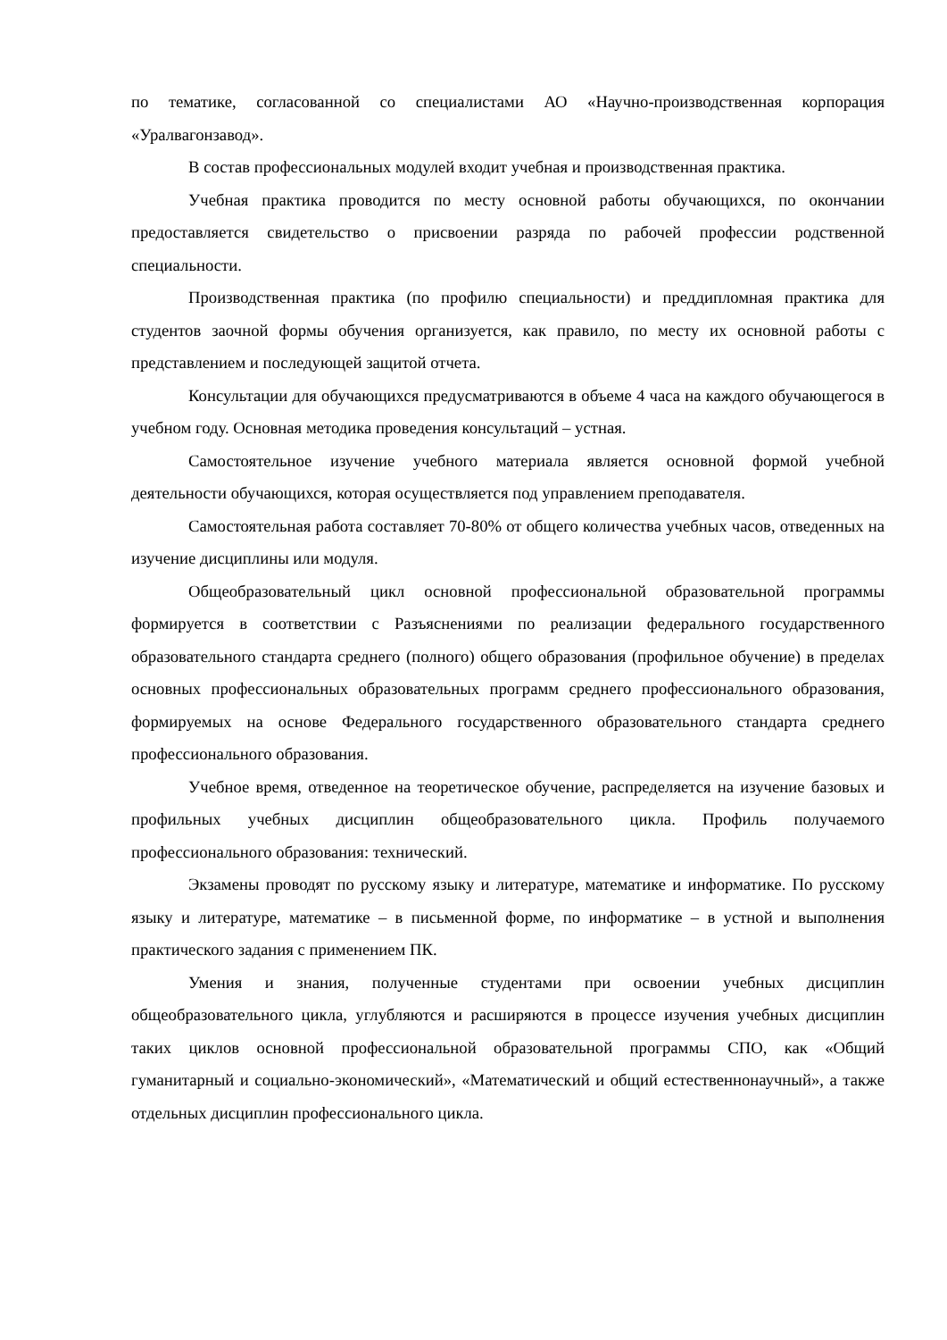по тематике, согласованной со специалистами АО «Научно-производственная корпорация «Уралвагонзавод».
В состав профессиональных модулей входит учебная и производственная практика.
Учебная практика проводится по месту основной работы обучающихся, по окончании предоставляется свидетельство о присвоении разряда по рабочей профессии родственной специальности.
Производственная практика (по профилю специальности) и преддипломная практика для студентов заочной формы обучения организуется, как правило, по месту их основной работы с представлением и последующей защитой отчета.
Консультации для обучающихся предусматриваются в объеме 4 часа на каждого обучающегося в учебном году. Основная методика проведения консультаций – устная.
Самостоятельное изучение учебного материала является основной формой учебной деятельности обучающихся, которая осуществляется под управлением преподавателя.
Самостоятельная работа составляет 70-80% от общего количества учебных часов, отведенных на изучение дисциплины или модуля.
Общеобразовательный цикл основной профессиональной образовательной программы формируется в соответствии с Разъяснениями по реализации федерального государственного образовательного стандарта среднего (полного) общего образования (профильное обучение) в пределах основных профессиональных образовательных программ среднего профессионального образования, формируемых на основе Федерального государственного образовательного стандарта среднего профессионального образования.
Учебное время, отведенное на теоретическое обучение, распределяется на изучение базовых и профильных учебных дисциплин общеобразовательного цикла. Профиль получаемого профессионального образования: технический.
Экзамены проводят по русскому языку и литературе, математике и информатике. По русскому языку и литературе, математике – в письменной форме, по информатике – в устной и выполнения практического задания с применением ПК.
Умения и знания, полученные студентами при освоении учебных дисциплин общеобразовательного цикла, углубляются и расширяются в процессе изучения учебных дисциплин таких циклов основной профессиональной образовательной программы СПО, как «Общий гуманитарный и социально-экономический», «Математический и общий естественнонаучный», а также отдельных дисциплин профессионального цикла.